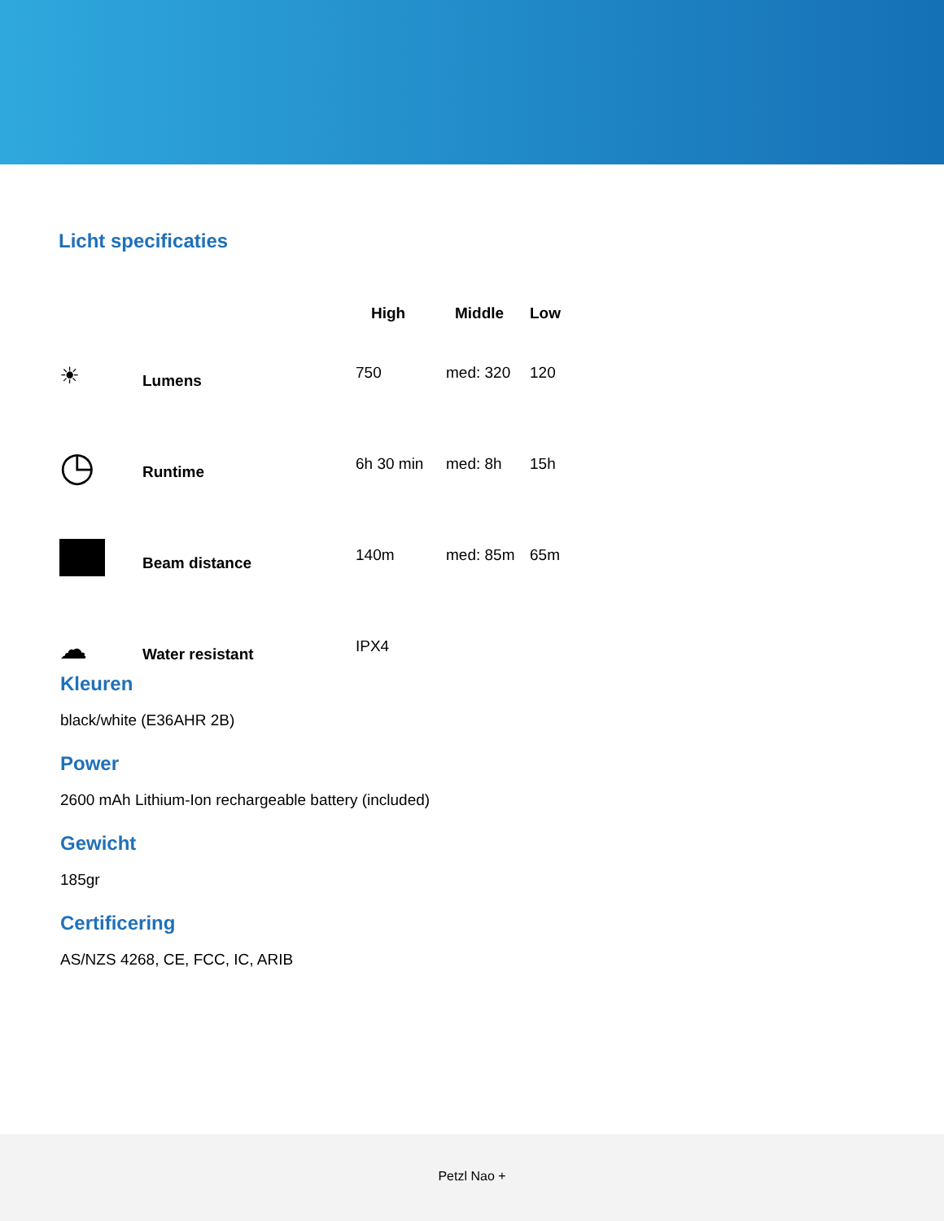Licht specificaties
| | | High | Middle | Low |
| --- | --- | --- | --- | --- |
| ☀ | Lumens | 750 | med: 320 | 120 |
| ◷ | Runtime | 6h 30 min | med: 8h | 15h |
| | Beam distance | 140m | med: 85m | 65m |
| ☁ | Water resistant | IPX4 | | |
Kleuren
black/white (E36AHR 2B)
Power
2600 mAh Lithium-Ion rechargeable battery (included)
Gewicht
185gr
Certificering
AS/NZS 4268, CE, FCC, IC, ARIB
Petzl Nao +